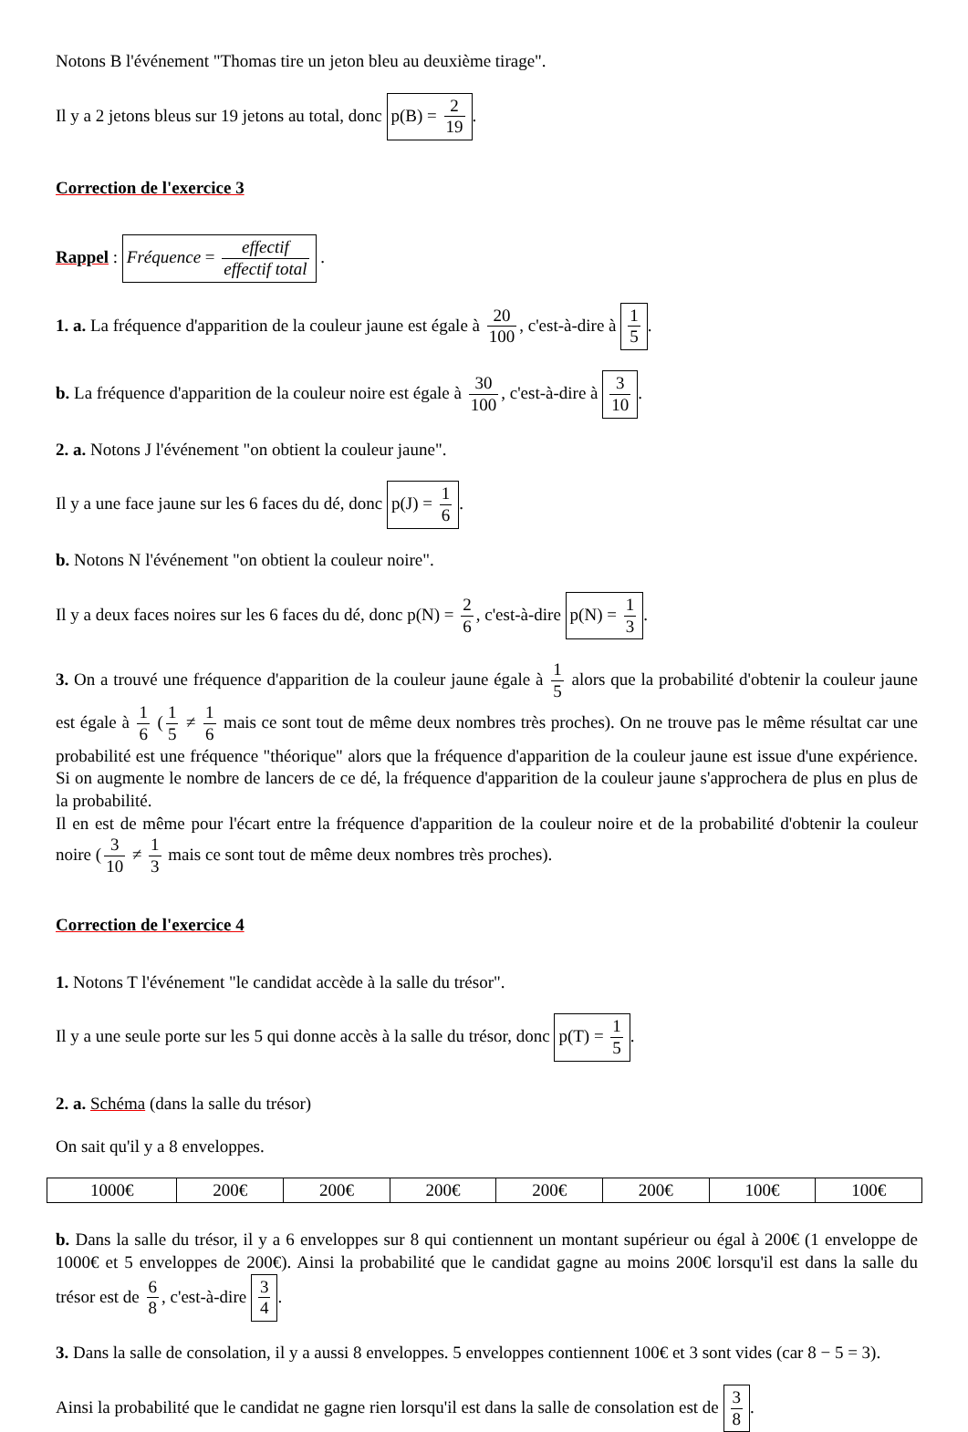Notons B l'événement "Thomas tire un jeton bleu au deuxième tirage".
Il y a 2 jetons bleus sur 19 jetons au total, donc p(B) = 2 19.
Correction de l'exercice 3
Rappel : Fréquence = effectif effectif total .
1. a. La fréquence d'apparition de la couleur jaune est égale à 20 100, c'est-à-dire à 1 5.
b. La fréquence d'apparition de la couleur noire est égale à 30 100, c'est-à-dire à 3 10.
2. a. Notons J l'événement "on obtient la couleur jaune".
Il y a une face jaune sur les 6 faces du dé, donc p(J) = 1 6.
b. Notons N l'événement "on obtient la couleur noire".
Il y a deux faces noires sur les 6 faces du dé, donc p(N) = 2 6, c'est-à-dire p(N) = 1 3.
3. On a trouvé une fréquence d'apparition de la couleur jaune égale à 1 5 alors que la probabilité d'obtenir la couleur jaune est égale à 1 6 (1 5 ≠ 1 6 mais ce sont tout de même deux nombres très proches). On ne trouve pas le même résultat car une probabilité est une fréquence "théorique" alors que la fréquence d'apparition de la couleur jaune est issue d'une expérience. Si on augmente le nombre de lancers de ce dé, la fréquence d'apparition de la couleur jaune s'approchera de plus en plus de la probabilité.
Il en est de même pour l'écart entre la fréquence d'apparition de la couleur noire et de la probabilité d'obtenir la couleur noire (3 10 ≠ 1 3 mais ce sont tout de même deux nombres très proches).
Correction de l'exercice 4
1. Notons T l'événement "le candidat accède à la salle du trésor".
Il y a une seule porte sur les 5 qui donne accès à la salle du trésor, donc p(T) = 1 5.
2. a. Schéma (dans la salle du trésor)
On sait qu'il y a 8 enveloppes.
| 1000€ | 200€ | 200€ | 200€ | 200€ | 200€ | 100€ | 100€ |
b. Dans la salle du trésor, il y a 6 enveloppes sur 8 qui contiennent un montant supérieur ou égal à 200€ (1 enveloppe de 1000€ et 5 enveloppes de 200€). Ainsi la probabilité que le candidat gagne au moins 200€ lorsqu'il est dans la salle du trésor est de 6 8, c'est-à-dire 3 4.
3. Dans la salle de consolation, il y a aussi 8 enveloppes. 5 enveloppes contiennent 100€ et 3 sont vides (car 8 − 5 = 3).
Ainsi la probabilité que le candidat ne gagne rien lorsqu'il est dans la salle de consolation est de 3 8.